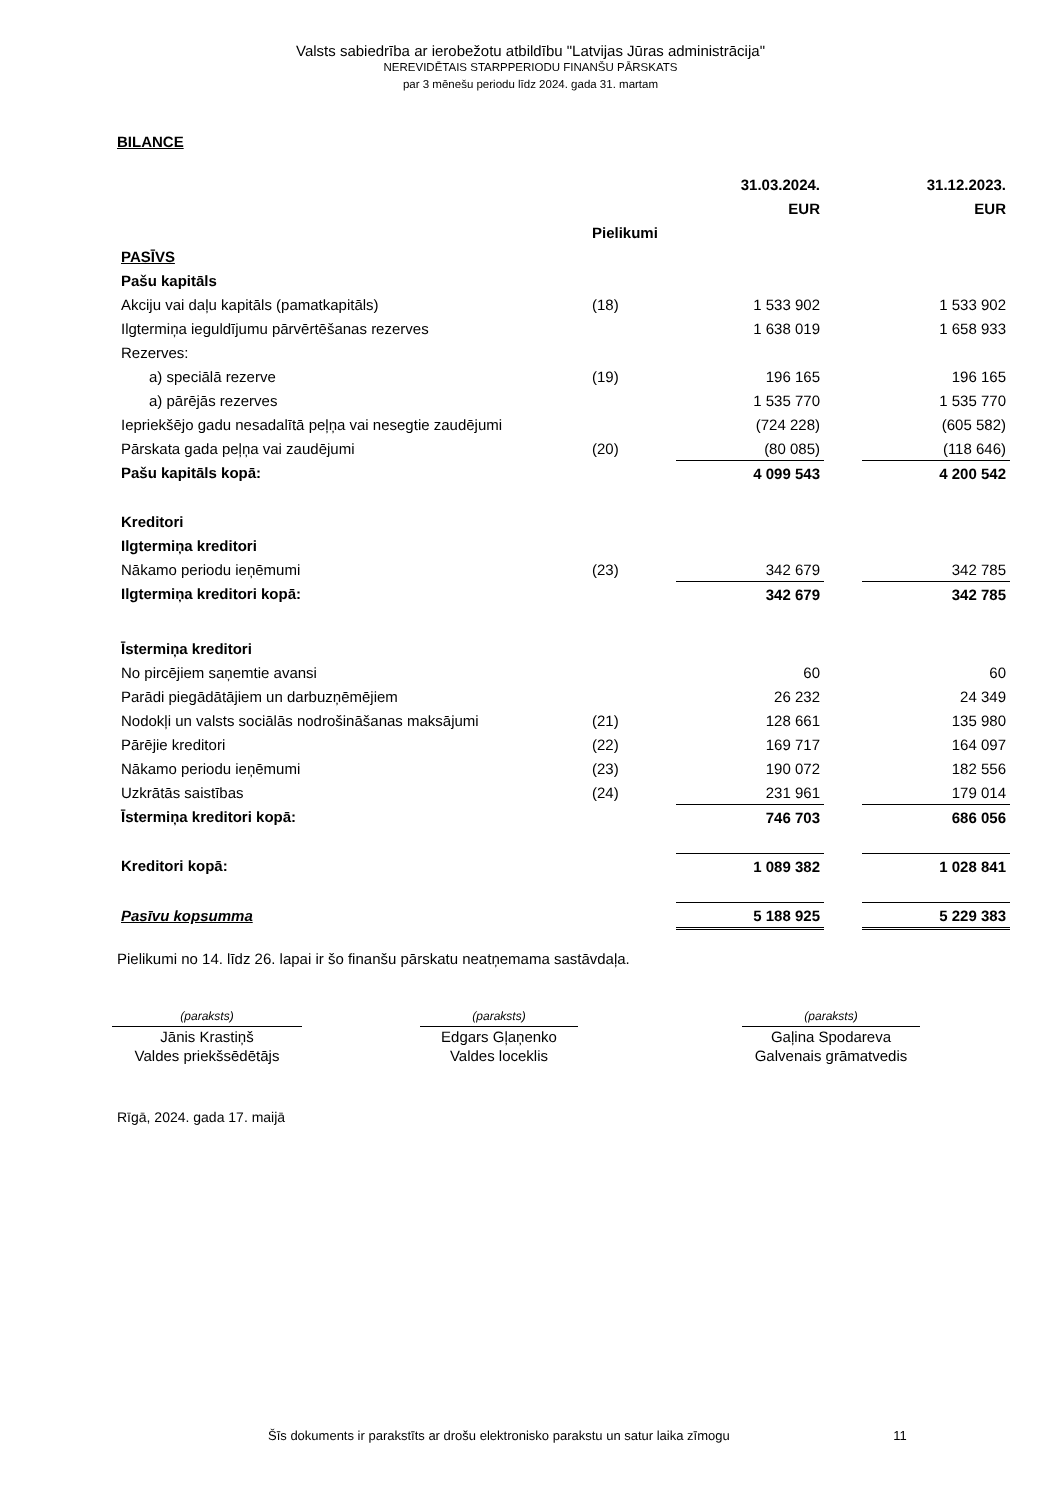Valsts sabiedrība ar ierobežotu atbildību "Latvijas Jūras administrācija"
NEREVIDĒTAIS STARPPERIODU FINANŠU PĀRSKATS
par 3 mēnešu periodu līdz 2024. gada 31. martam
BILANCE
| | | 31.03.2024. | | 31.12.2023. |
| | | EUR | | EUR |
| | Pielikumi | | | |
| PASĪVS | | | | |
| Pašu kapitāls | | | | |
| Akciju vai daļu kapitāls (pamatkapitāls) | (18) | 1 533 902 | | 1 533 902 |
| Ilgtermiņa ieguldījumu pārvērtēšanas rezerves | | 1 638 019 | | 1 658 933 |
| Rezerves: | | | | |
| a) speciālā rezerve | (19) | 196 165 | | 196 165 |
| a) pārējās rezerves | | 1 535 770 | | 1 535 770 |
| Iepriekšējo gadu nesadalītā peļņa vai nesegtie zaudējumi | | (724 228) | | (605 582) |
| Pārskata gada peļņa vai zaudējumi | (20) | (80 085) | | (118 646) |
| Pašu kapitāls kopā: | | 4 099 543 | | 4 200 542 |
| Kreditori | | | | |
| Ilgtermiņa kreditori | | | | |
| Nākamo periodu ieņēmumi | (23) | 342 679 | | 342 785 |
| Ilgtermiņa kreditori kopā: | | 342 679 | | 342 785 |
| Īstermiņa kreditori | | | | |
| No pircējiem saņemtie avansi | | 60 | | 60 |
| Parādi piegādātājiem un darbuzņēmējiem | | 26 232 | | 24 349 |
| Nodokļi un valsts sociālās nodrošināšanas maksājumi | (21) | 128 661 | | 135 980 |
| Pārējie kreditori | (22) | 169 717 | | 164 097 |
| Nākamo periodu ieņēmumi | (23) | 190 072 | | 182 556 |
| Uzkrātās saistības | (24) | 231 961 | | 179 014 |
| Īstermiņa kreditori kopā: | | 746 703 | | 686 056 |
| Kreditori kopā: | | 1 089 382 | | 1 028 841 |
| Pasīvu kopsumma | | 5 188 925 | | 5 229 383 |
Pielikumi no 14. līdz 26. lapai ir šo finanšu pārskatu neatņemama sastāvdaļa.
(paraksts)
Jānis Krastiņš
Valdes priekšsēdētājs
(paraksts)
Edgars Gļaņenko
Valdes loceklis
(paraksts)
Gaļina Spodareva
Galvenais grāmatvedis
Rīgā, 2024. gada 17. maijā
Šīs dokuments ir parakstīts ar drošu elektronisko parakstu un satur laika zīmogu 11